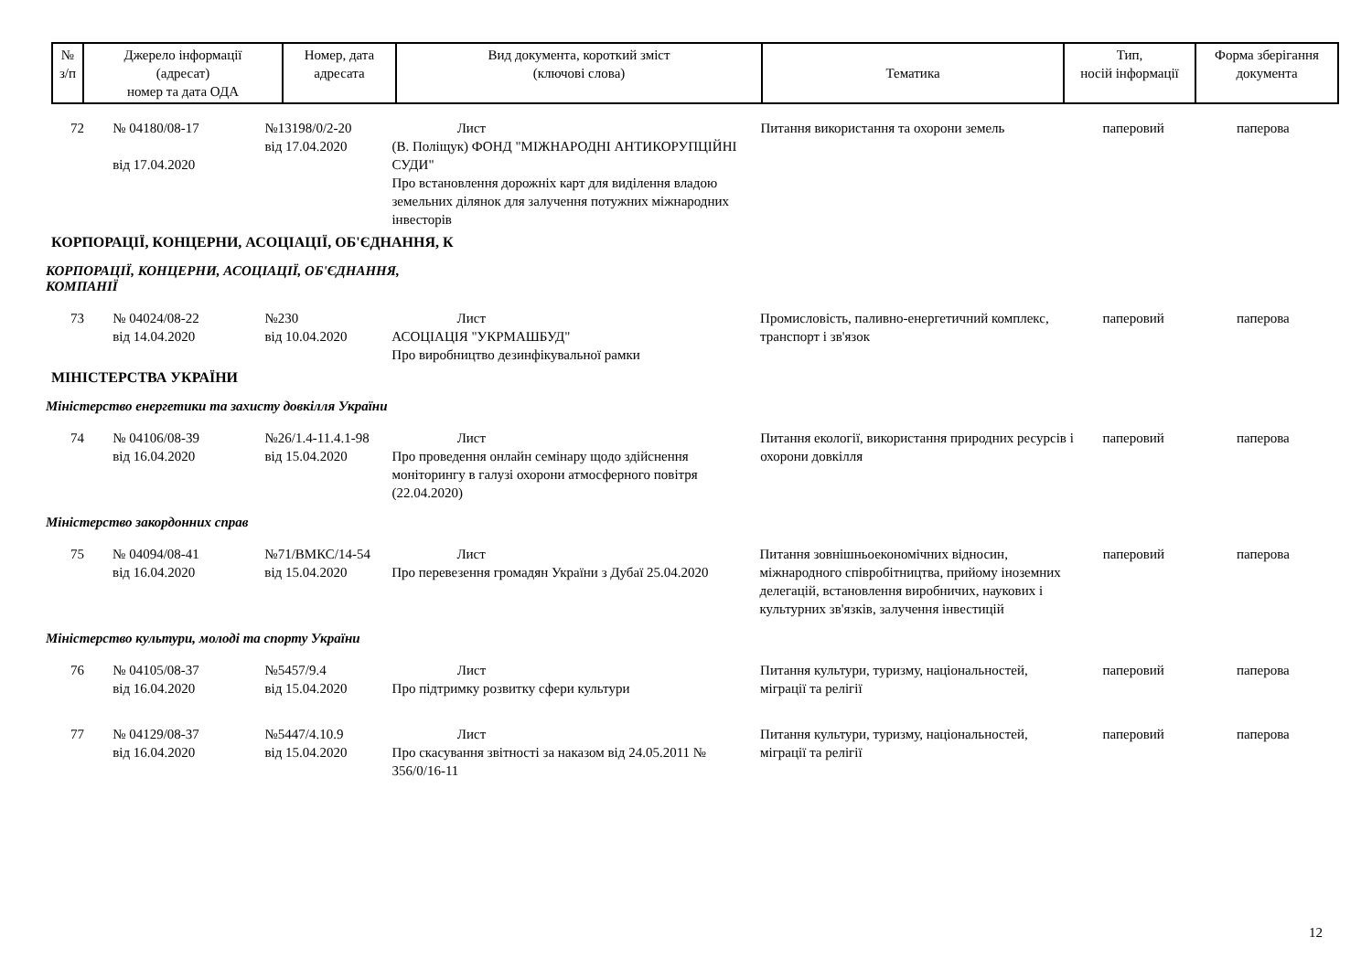| № з/п | Джерело інформації (адресат) номер та дата ОДА | Номер, дата адресата | Вид документа, короткий зміст (ключові слова) | Тематика | Тип, носій інформації | Форма зберігання документа |
| --- | --- | --- | --- | --- | --- | --- |
| 72 | № 04180/08-17 від 17.04.2020 | №13198/0/2-20 від 17.04.2020 | Лист (В. Поліщук) ФОНД "МІЖНАРОДНІ АНТИКОРУПЦІЙНІ СУДИ" Про встановлення дорожніх карт для виділення владою земельних ділянок для залучення потужних міжнародних інвесторів | Питання використання та охорони земель | паперовий | паперова |
КОРПОРАЦІЇ, КОНЦЕРНИ, АСОЦІАЦІЇ, ОБ'ЄДНАННЯ, К
КОРПОРАЦІЇ, КОНЦЕРНИ, АСОЦІАЦІЇ, ОБ'ЄДНАННЯ,
КОМПАНІЇ
| 73 | № 04024/08-22 від 14.04.2020 | №230 від 10.04.2020 | Лист АСОЦІАЦІЯ "УКРМАШБУД" Про виробництво дезинфікувальної рамки | Промисловість, паливно-енергетичний комплекс, транспорт і зв'язок | паперовий | паперова |
МІНІСТЕРСТВА УКРАЇНИ
Міністерство енергетики та захисту довкілля України
| 74 | № 04106/08-39 від 16.04.2020 | №26/1.4-11.4.1-98 від 15.04.2020 | Лист Про проведення онлайн семінару щодо здійснення моніторингу в галузі охорони атмосферного повітря (22.04.2020) | Питання екології, використання природних ресурсів і охорони довкілля | паперовий | паперова |
Міністерство закордонних справ
| 75 | № 04094/08-41 від 16.04.2020 | №71/ВМКС/14-54 від 15.04.2020 | Лист Про перевезення громадян України з Дубаї 25.04.2020 | Питання зовнішньоекономічних відносин, міжнародного співробітництва, прийому іноземних делегацій, встановлення виробничих, наукових і культурних зв'язків, залучення інвестицій | паперовий | паперова |
Міністерство культури, молоді та спорту України
| 76 | № 04105/08-37 від 16.04.2020 | №5457/9.4 від 15.04.2020 | Лист Про підтримку розвитку сфери культури | Питання культури, туризму, національностей, міграції та релігії | паперовий | паперова |
| 77 | № 04129/08-37 від 16.04.2020 | №5447/4.10.9 від 15.04.2020 | Лист Про скасування звітності за наказом від 24.05.2011 № 356/0/16-11 | Питання культури, туризму, національностей, міграції та релігії | паперовий | паперова |
12